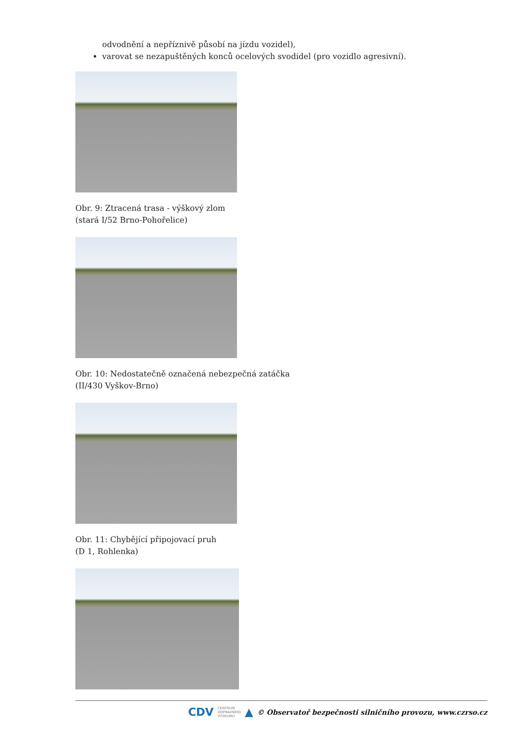odvodnění a nepříznivě působí na jízdu vozidel),
varovat se nezapuštěných konců ocelových svodidel (pro vozidlo agresivní).
Obr. 9: Ztracená trasa - výškový zlom
(stará I/52 Brno-Pohořelice)
Obr. 10: Nedostatečně označená nebezpečná zatáčka
(II/430 Vyškov-Brno)
Obr. 11: Chybějící připojovací pruh
(D 1, Rohlenka)
CDV CENTRUM
DOPRAVNÍHO
VÝZKUMU ▲ © Observatoř bezpečnosti silničního provozu, www.czrso.cz